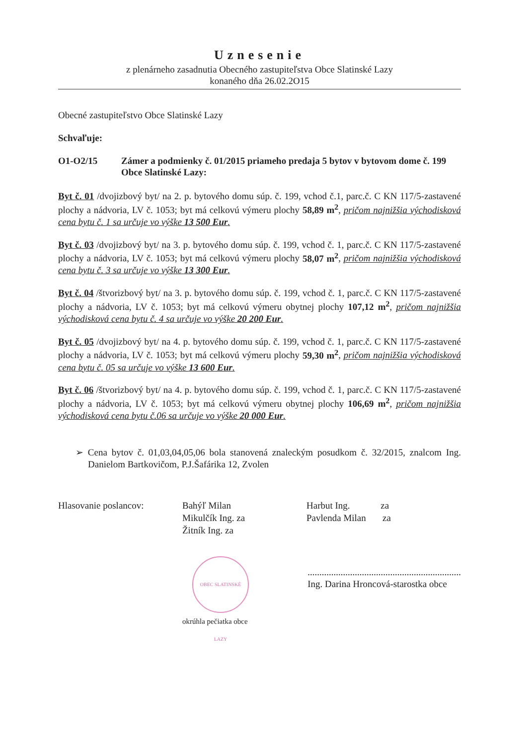Uznesenie
z plenárneho zasadnutia Obecného zastupiteľstva Obce Slatinské Lazy
konaného dňa 26.02.2O15
Obecné zastupiteľstvo Obce Slatinské Lazy
Schvaľuje:
O1-O2/15 Zámer a podmienky č. 01/2015 priameho predaja 5 bytov v bytovom dome č. 199 Obce Slatinské Lazy:
Byt č. 01 /dvojizbový byt/ na 2. p. bytového domu súp. č. 199, vchod č.1, parc.č. C KN 117/5-zastavené plochy a nádvoria, LV č. 1053; byt má celkovú výmeru plochy 58,89 m<sup>2</sup>, pričom najnižšia východisková cena bytu č. 1 sa určuje vo výške 13 500 Eur.
Byt č. 03 /dvojizbový byt/ na 3. p. bytového domu súp. č. 199, vchod č. 1, parc.č. C KN 117/5-zastavené plochy a nádvoria, LV č. 1053; byt má celkovú výmeru plochy 58,07 m<sup>2</sup>, pričom najnižšia východisková cena bytu č. 3 sa určuje vo výške 13 300 Eur.
Byt č. 04 /štvorizbový byt/ na 3. p. bytového domu súp. č. 199, vchod č. 1, parc.č. C KN 117/5-zastavené plochy a nádvoria, LV č. 1053; byt má celkovú výmeru obytnej plochy 107,12 m<sup>2</sup>, pričom najnižšia východisková cena bytu č. 4 sa určuje vo výške 20 200 Eur.
Byt č. 05 /dvojizbový byt/ na 4. p. bytového domu súp. č. 199, vchod č. 1, parc.č. C KN 117/5-zastavené plochy a nádvoria, LV č. 1053; byt má celkovú výmeru plochy 59,30 m<sup>2</sup>, pričom najnižšia východisková cena bytu č. 05 sa určuje vo výške 13 600 Eur.
Byt č. 06 /štvorizbový byt/ na 4. p. bytového domu súp. č. 199, vchod č. 1, parc.č. C KN 117/5-zastavené plochy a nádvoria, LV č. 1053; byt má celkovú výmeru obytnej plochy 106,69 m<sup>2</sup>, pričom najnižšia východisková cena bytu č.06 sa určuje vo výške 20 000 Eur.
➢ Cena bytov č. 01,03,04,05,06 bola stanovená znaleckým posudkom č. 32/2015, znalcom Ing. Danielom Bartkovičom, P.J.Šafárika 12, Zvolen
Hlasovanie poslancov: Bahýľ Milan
Mikulčík Ing. za
Žitník Ing. za
Harbut Ing. za
Pavlenda Milan za
OBEC SLATINSKÉ LAZY
okrúhla pečiatka obce
.................................................................
Ing. Darina Hroncová-starostka obce